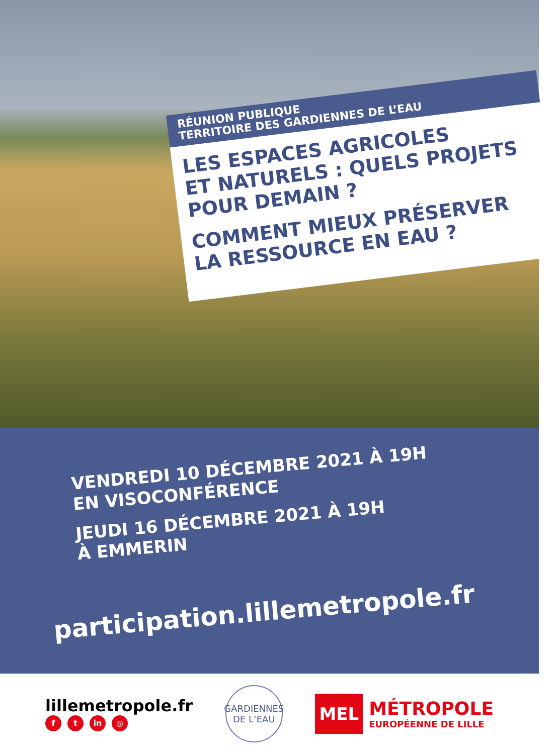RÉUNION PUBLIQUE
TERRITOIRE DES GARDIENNES DE L’EAU
LES ESPACES AGRICOLES
ET NATURELS : QUELS PROJETS
POUR DEMAIN ?
COMMENT MIEUX PRÉSERVER
LA RESSOURCE EN EAU ?
VENDREDI 10 DÉCEMBRE 2021 À 19H
EN VISOCONFÉRENCE
JEUDI 16 DÉCEMBRE 2021 À 19H
À EMMERIN
participation.lillemetropole.fr
lillemetropole.fr
ft in ◎
GARDIENNES
DE L’EAU
MEL
MÉTROPOLE
EUROPÉENNE DE LILLE